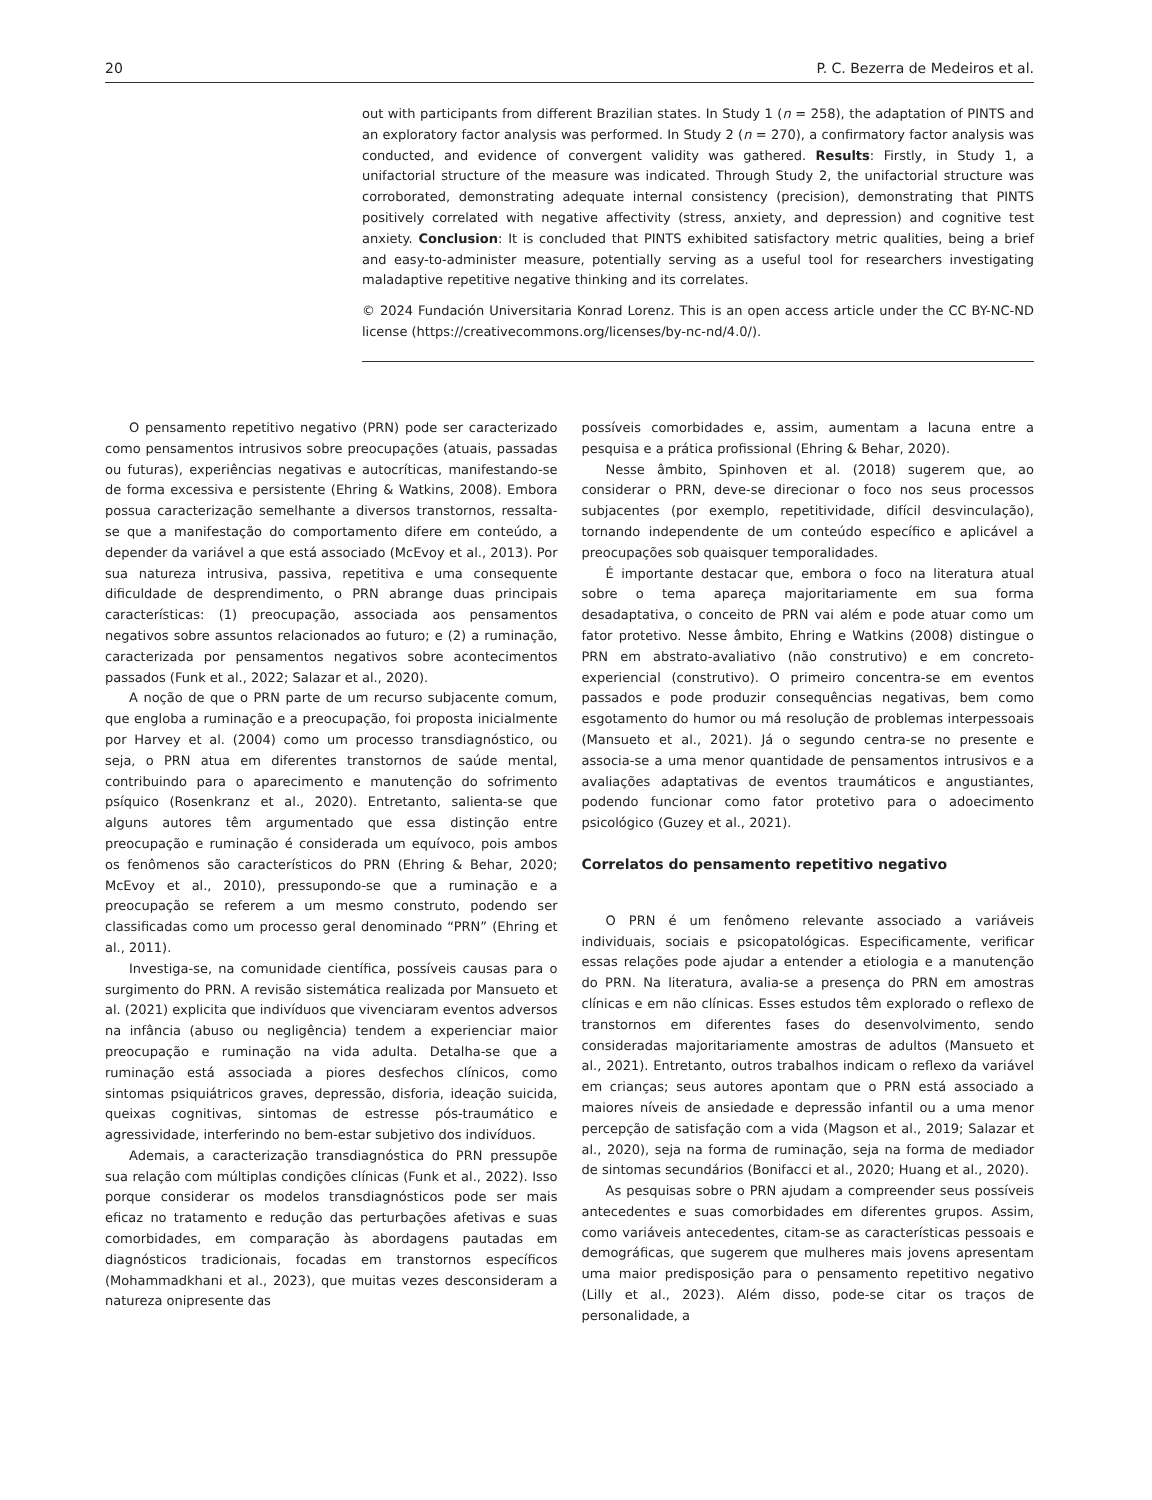20 P. C. Bezerra de Medeiros et al.
out with participants from different Brazilian states. In Study 1 (n = 258), the adaptation of PINTS and an exploratory factor analysis was performed. In Study 2 (n = 270), a confirmatory factor analysis was conducted, and evidence of convergent validity was gathered. Results: Firstly, in Study 1, a unifactorial structure of the measure was indicated. Through Study 2, the unifactorial structure was corroborated, demonstrating adequate internal consistency (precision), demonstrating that PINTS positively correlated with negative affectivity (stress, anxiety, and depression) and cognitive test anxiety. Conclusion: It is concluded that PINTS exhibited satisfactory metric qualities, being a brief and easy-to-administer measure, potentially serving as a useful tool for researchers investigating maladaptive repetitive negative thinking and its correlates.
© 2024 Fundación Universitaria Konrad Lorenz. This is an open access article under the CC BY-NC-ND license (https://creativecommons.org/licenses/by-nc-nd/4.0/).
O pensamento repetitivo negativo (PRN) pode ser caracterizado como pensamentos intrusivos sobre preocupações (atuais, passadas ou futuras), experiências negativas e autocríticas, manifestando-se de forma excessiva e persistente (Ehring & Watkins, 2008). Embora possua caracterização semelhante a diversos transtornos, ressalta-se que a manifestação do comportamento difere em conteúdo, a depender da variável a que está associado (McEvoy et al., 2013). Por sua natureza intrusiva, passiva, repetitiva e uma consequente dificuldade de desprendimento, o PRN abrange duas principais características: (1) preocupação, associada aos pensamentos negativos sobre assuntos relacionados ao futuro; e (2) a ruminação, caracterizada por pensamentos negativos sobre acontecimentos passados (Funk et al., 2022; Salazar et al., 2020).
A noção de que o PRN parte de um recurso subjacente comum, que engloba a ruminação e a preocupação, foi proposta inicialmente por Harvey et al. (2004) como um processo transdiagnóstico, ou seja, o PRN atua em diferentes transtornos de saúde mental, contribuindo para o aparecimento e manutenção do sofrimento psíquico (Rosenkranz et al., 2020). Entretanto, salienta-se que alguns autores têm argumentado que essa distinção entre preocupação e ruminação é considerada um equívoco, pois ambos os fenômenos são característicos do PRN (Ehring & Behar, 2020; McEvoy et al., 2010), pressupondo-se que a ruminação e a preocupação se referem a um mesmo construto, podendo ser classificadas como um processo geral denominado “PRN” (Ehring et al., 2011).
Investiga-se, na comunidade científica, possíveis causas para o surgimento do PRN. A revisão sistemática realizada por Mansueto et al. (2021) explicita que indivíduos que vivenciaram eventos adversos na infância (abuso ou negligência) tendem a experienciar maior preocupação e ruminação na vida adulta. Detalha-se que a ruminação está associada a piores desfechos clínicos, como sintomas psiquiátricos graves, depressão, disforia, ideação suicida, queixas cognitivas, sintomas de estresse pós-traumático e agressividade, interferindo no bem-estar subjetivo dos indivíduos.
Ademais, a caracterização transdiagnóstica do PRN pressupõe sua relação com múltiplas condições clínicas (Funk et al., 2022). Isso porque considerar os modelos transdiagnósticos pode ser mais eficaz no tratamento e redução das perturbações afetivas e suas comorbidades, em comparação às abordagens pautadas em diagnósticos tradicionais, focadas em transtornos específicos (Mohammadkhani et al., 2023), que muitas vezes desconsideram a natureza onipresente das
possíveis comorbidades e, assim, aumentam a lacuna entre a pesquisa e a prática profissional (Ehring & Behar, 2020).
Nesse âmbito, Spinhoven et al. (2018) sugerem que, ao considerar o PRN, deve-se direcionar o foco nos seus processos subjacentes (por exemplo, repetitividade, difícil desvinculação), tornando independente de um conteúdo específico e aplicável a preocupações sob quaisquer temporalidades.
É importante destacar que, embora o foco na literatura atual sobre o tema apareça majoritariamente em sua forma desadaptativa, o conceito de PRN vai além e pode atuar como um fator protetivo. Nesse âmbito, Ehring e Watkins (2008) distingue o PRN em abstrato-avaliativo (não construtivo) e em concreto-experiencial (construtivo). O primeiro concentra-se em eventos passados e pode produzir consequências negativas, bem como esgotamento do humor ou má resolução de problemas interpessoais (Mansueto et al., 2021). Já o segundo centra-se no presente e associa-se a uma menor quantidade de pensamentos intrusivos e a avaliações adaptativas de eventos traumáticos e angustiantes, podendo funcionar como fator protetivo para o adoecimento psicológico (Guzey et al., 2021).
Correlatos do pensamento repetitivo negativo
O PRN é um fenômeno relevante associado a variáveis individuais, sociais e psicopatológicas. Especificamente, verificar essas relações pode ajudar a entender a etiologia e a manutenção do PRN. Na literatura, avalia-se a presença do PRN em amostras clínicas e em não clínicas. Esses estudos têm explorado o reflexo de transtornos em diferentes fases do desenvolvimento, sendo consideradas majoritariamente amostras de adultos (Mansueto et al., 2021). Entretanto, outros trabalhos indicam o reflexo da variável em crianças; seus autores apontam que o PRN está associado a maiores níveis de ansiedade e depressão infantil ou a uma menor percepção de satisfação com a vida (Magson et al., 2019; Salazar et al., 2020), seja na forma de ruminação, seja na forma de mediador de sintomas secundários (Bonifacci et al., 2020; Huang et al., 2020).
As pesquisas sobre o PRN ajudam a compreender seus possíveis antecedentes e suas comorbidades em diferentes grupos. Assim, como variáveis antecedentes, citam-se as características pessoais e demográficas, que sugerem que mulheres mais jovens apresentam uma maior predisposição para o pensamento repetitivo negativo (Lilly et al., 2023). Além disso, pode-se citar os traços de personalidade, a